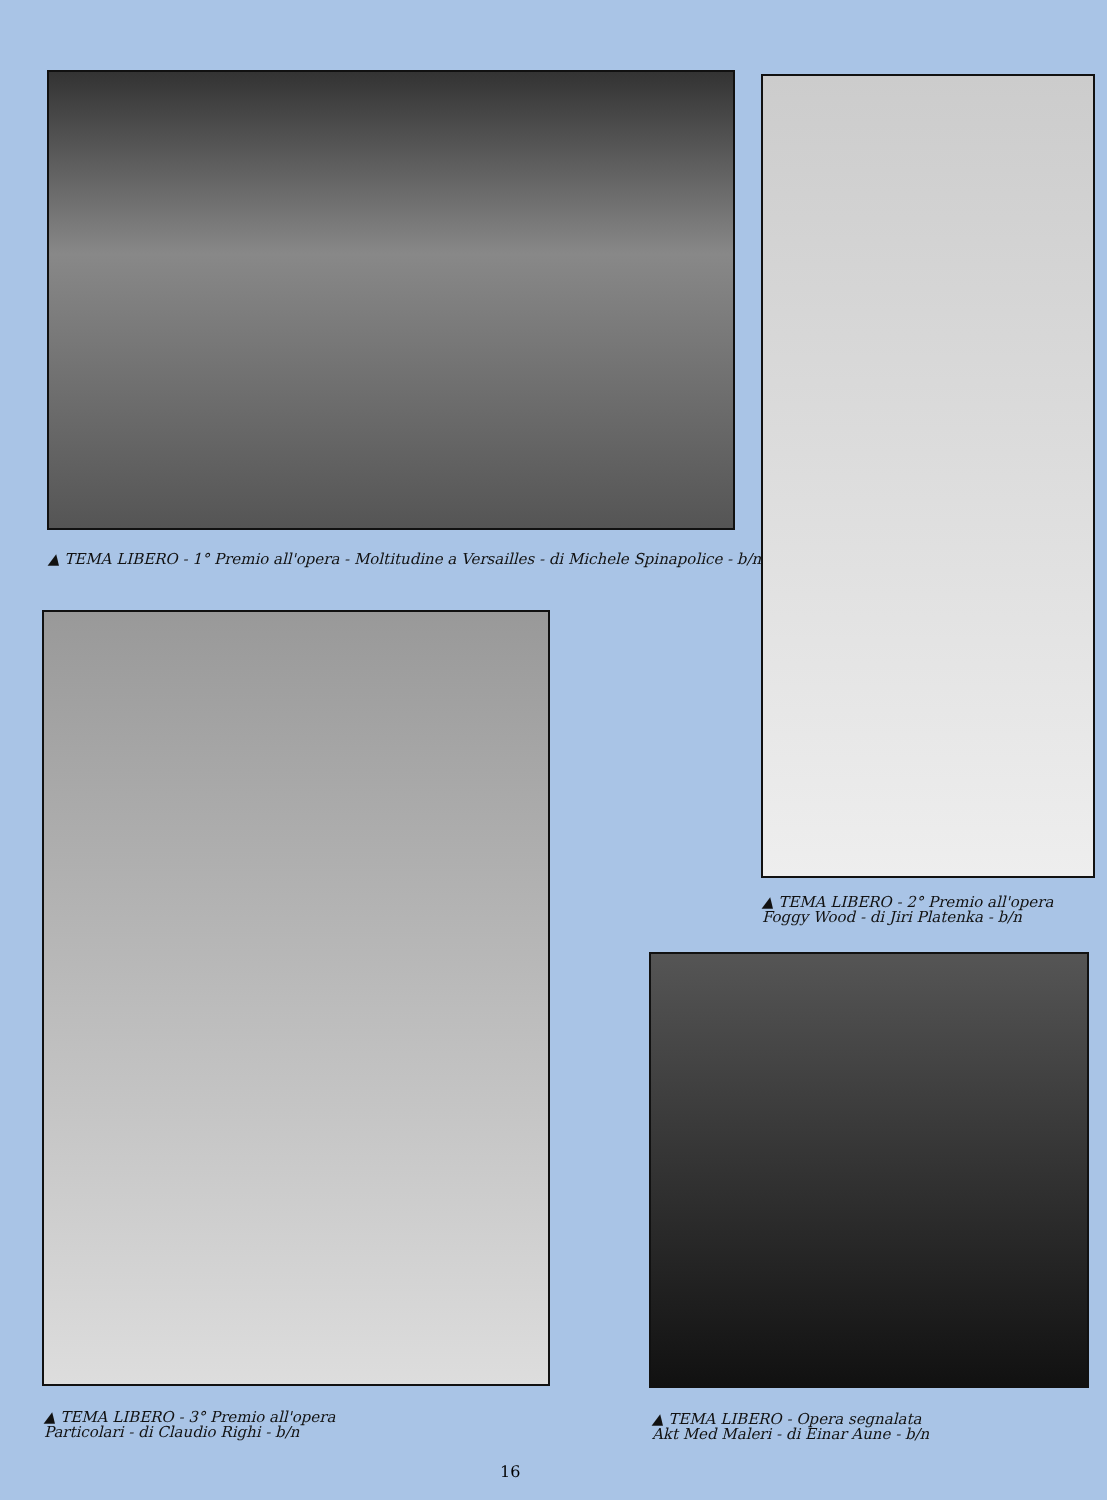▲ TEMA LIBERO - 1° Premio all'opera - Moltitudine a Versailles - di Michele Spinapolice - b/n
▲ TEMA LIBERO - 2° Premio all'opera
Foggy Wood - di Jiri Platenka - b/n
▲ TEMA LIBERO - 3° Premio all'opera
Particolari - di Claudio Righi - b/n
▲ TEMA LIBERO - Opera segnalata
Akt Med Maleri - di Einar Aune - b/n
16